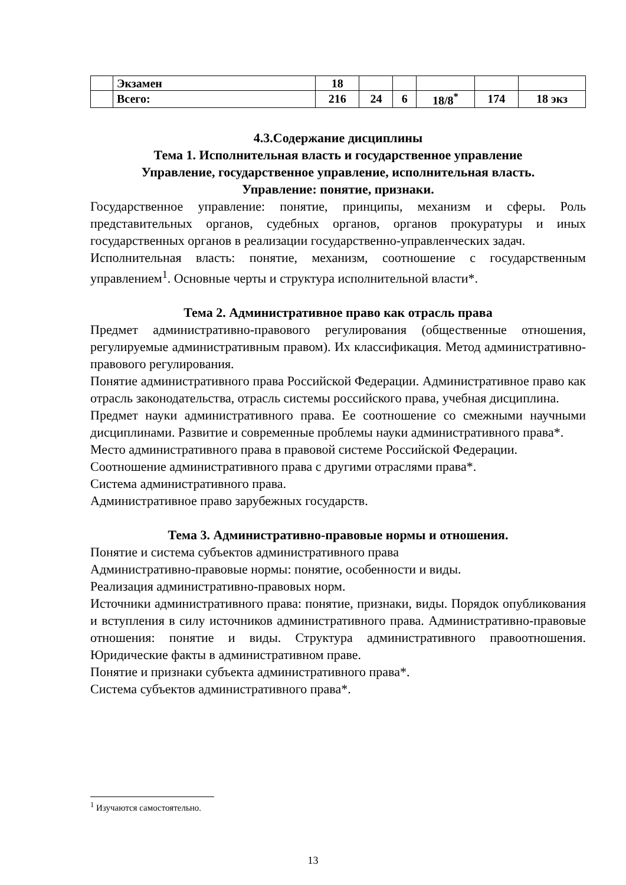| | Экзамен | 18 | | | | | |
| | Всего: | 216 | 24 | 6 | 18/8<sup>*</sup> | 174 | 18 экз |
4.3.Содержание дисциплины
Тема 1. Исполнительная власть и государственное управление
Управление, государственное управление, исполнительная власть.
Управление: понятие, признаки.
Государственное управление: понятие, принципы, механизм и сферы. Роль представительных органов, судебных органов, органов прокуратуры и иных государственных органов в реализации государственно-управленческих задач.
Исполнительная власть: понятие, механизм, соотношение с государственным управлением<sup>1</sup>. Основные черты и структура исполнительной власти*.
Тема 2. Административное право как отрасль права
Предмет административно-правового регулирования (общественные отношения, регулируемые административным правом). Их классификация. Метод административно-правового регулирования.
Понятие административного права Российской Федерации. Административное право как отрасль законодательства, отрасль системы российского права, учебная дисциплина.
Предмет науки административного права. Ее соотношение со смежными научными дисциплинами. Развитие и современные проблемы науки административного права*.
Место административного права в правовой системе Российской Федерации.
Соотношение административного права с другими отраслями права*.
Система административного права.
Административное право зарубежных государств.
Тема 3. Административно-правовые нормы и отношения.
Понятие и система субъектов административного права
Административно-правовые нормы: понятие, особенности и виды.
Реализация административно-правовых норм.
Источники административного права: понятие, признаки, виды. Порядок опубликования и вступления в силу источников административного права. Административно-правовые отношения: понятие и виды. Структура административного правоотношения. Юридические факты в административном праве.
Понятие и признаки субъекта административного права*.
Система субъектов административного права*.
<sup>1</sup> Изучаются самостоятельно.
13